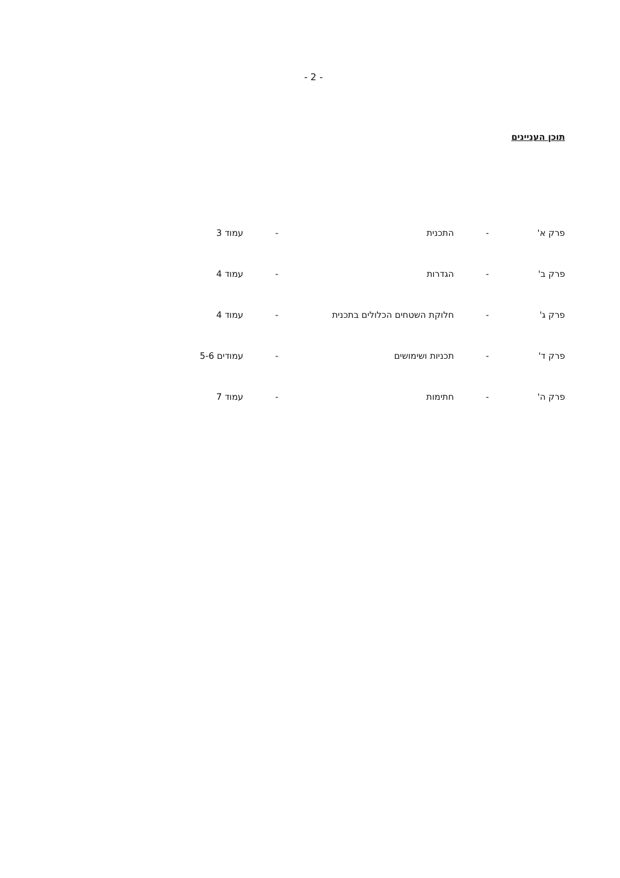- 2 -
תוכן העניינים
| פרק א' | - | התכנית | - | עמוד 3 |
| פרק ב' | - | הגדרות | - | עמוד 4 |
| פרק ג' | - | חלוקת השטחים הכלולים בתכנית | - | עמוד 4 |
| פרק ד' | - | תכניות ושימושים | - | עמודים 5-6 |
| פרק ה' | - | חתימות | - | עמוד 7 |